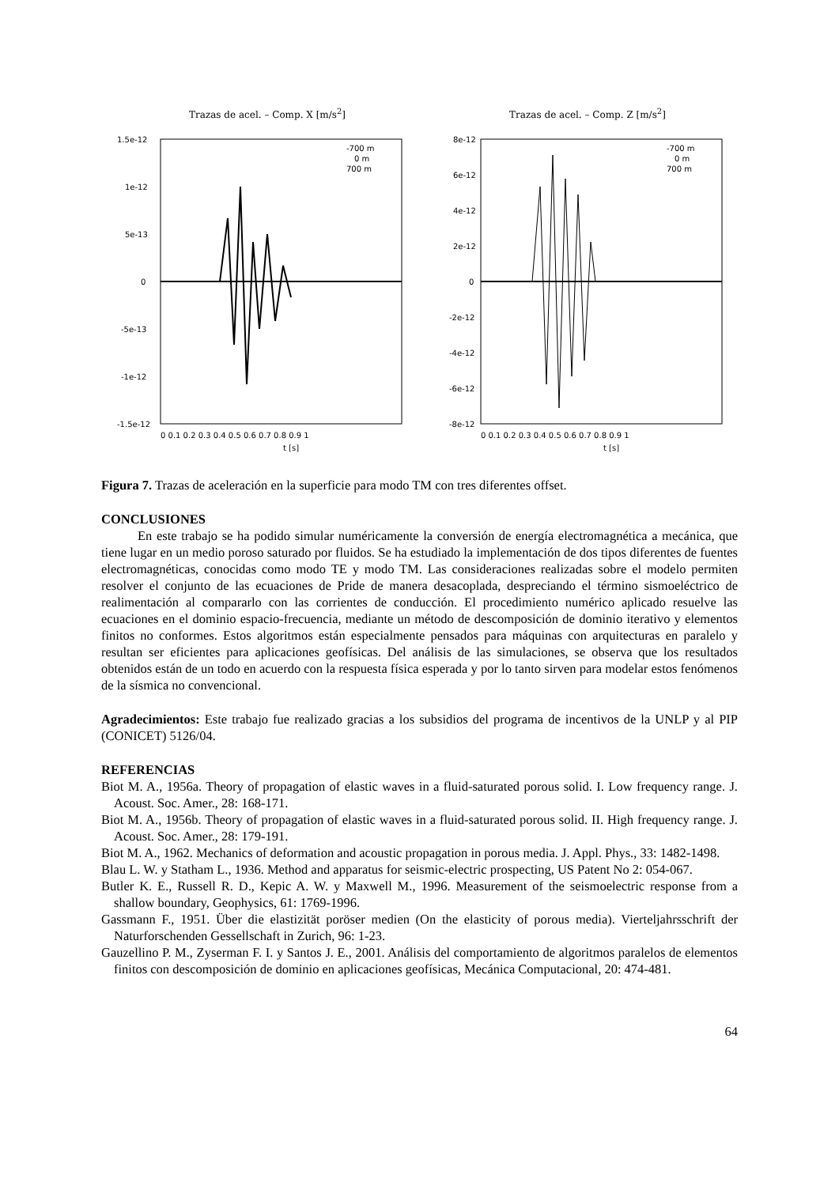Trazas de acel. – Comp. X [m/s<sup>2</sup>]
1.5e-12
1e-12
5e-13
0
-5e-13
-1e-12
-1.5e-12
-700 m
0 m
700 m
0 0.1 0.2 0.3 0.4 0.5 0.6 0.7 0.8 0.9 1
t [s]
Trazas de acel. – Comp. Z [m/s<sup>2</sup>]
8e-12
6e-12
4e-12
2e-12
0
-2e-12
-4e-12
-6e-12
-8e-12
-700 m
0 m
700 m
0 0.1 0.2 0.3 0.4 0.5 0.6 0.7 0.8 0.9 1
t [s]
Figura 7. Trazas de aceleración en la superficie para modo TM con tres diferentes offset.
CONCLUSIONES
En este trabajo se ha podido simular numéricamente la conversión de energía electromagnética a mecánica, que tiene lugar en un medio poroso saturado por fluidos. Se ha estudiado la implementación de dos tipos diferentes de fuentes electromagnéticas, conocidas como modo TE y modo TM. Las consideraciones realizadas sobre el modelo permiten resolver el conjunto de las ecuaciones de Pride de manera desacoplada, despreciando el término sismoeléctrico de realimentación al compararlo con las corrientes de conducción. El procedimiento numérico aplicado resuelve las ecuaciones en el dominio espacio-frecuencia, mediante un método de descomposición de dominio iterativo y elementos finitos no conformes. Estos algoritmos están especialmente pensados para máquinas con arquitecturas en paralelo y resultan ser eficientes para aplicaciones geofísicas. Del análisis de las simulaciones, se observa que los resultados obtenidos están de un todo en acuerdo con la respuesta física esperada y por lo tanto sirven para modelar estos fenómenos de la sísmica no convencional.
Agradecimientos: Este trabajo fue realizado gracias a los subsidios del programa de incentivos de la UNLP y al PIP (CONICET) 5126/04.
REFERENCIAS
Biot M. A., 1956a. Theory of propagation of elastic waves in a fluid-saturated porous solid. I. Low frequency range. J. Acoust. Soc. Amer., 28: 168-171.
Biot M. A., 1956b. Theory of propagation of elastic waves in a fluid-saturated porous solid. II. High frequency range. J. Acoust. Soc. Amer., 28: 179-191.
Biot M. A., 1962. Mechanics of deformation and acoustic propagation in porous media. J. Appl. Phys., 33: 1482-1498.
Blau L. W. y Statham L., 1936. Method and apparatus for seismic-electric prospecting, US Patent No 2: 054-067.
Butler K. E., Russell R. D., Kepic A. W. y Maxwell M., 1996. Measurement of the seismoelectric response from a shallow boundary, Geophysics, 61: 1769-1996.
Gassmann F., 1951. Über die elastizität poröser medien (On the elasticity of porous media). Vierteljahrsschrift der Naturforschenden Gessellschaft in Zurich, 96: 1-23.
Gauzellino P. M., Zyserman F. I. y Santos J. E., 2001. Análisis del comportamiento de algoritmos paralelos de elementos finitos con descomposición de dominio en aplicaciones geofísicas, Mecánica Computacional, 20: 474-481.
64